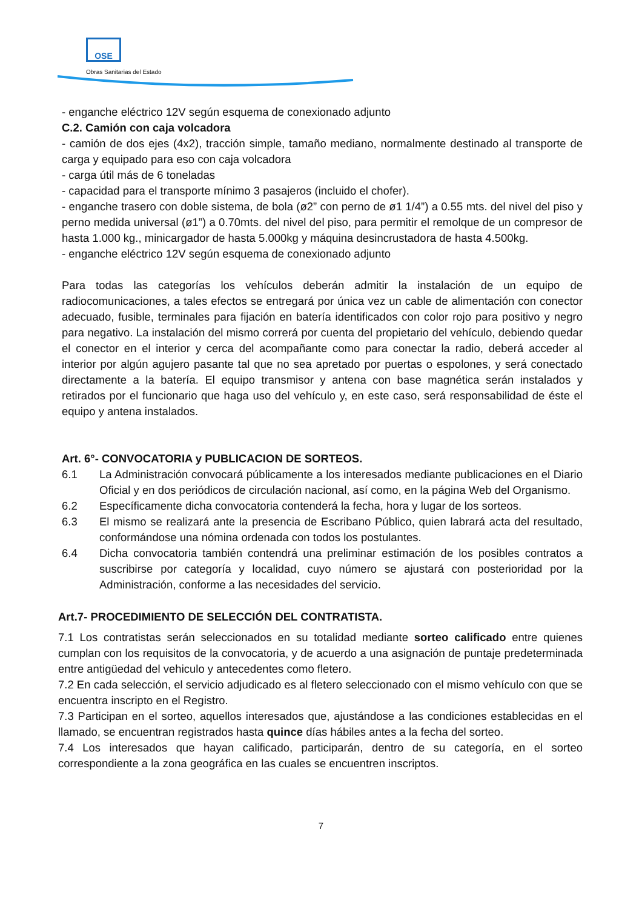OSE
Obras Sanitarias del Estado
- enganche eléctrico 12V según esquema de conexionado adjunto
C.2. Camión con caja volcadora
- camión de dos ejes (4x2), tracción simple, tamaño mediano, normalmente destinado al transporte de carga y equipado para eso con caja volcadora
- carga útil más de 6 toneladas
- capacidad para el transporte mínimo 3 pasajeros (incluido el chofer).
- enganche trasero con doble sistema, de bola (ø2” con perno de ø1 1/4”) a 0.55 mts. del nivel del piso y perno medida universal (ø1”) a 0.70mts. del nivel del piso, para permitir el remolque de un compresor de hasta 1.000 kg., minicargador de hasta 5.000kg y máquina desincrustadora de hasta 4.500kg.
- enganche eléctrico 12V según esquema de conexionado adjunto
Para todas las categorías los vehículos deberán admitir la instalación de un equipo de radiocomunicaciones, a tales efectos se entregará por única vez un cable de alimentación con conector adecuado, fusible, terminales para fijación en batería identificados con color rojo para positivo y negro para negativo. La instalación del mismo correrá por cuenta del propietario del vehículo, debiendo quedar el conector en el interior y cerca del acompañante como para conectar la radio, deberá acceder al interior por algún agujero pasante tal que no sea apretado por puertas o espolones, y será conectado directamente a la batería. El equipo transmisor y antena con base magnética serán instalados y retirados por el funcionario que haga uso del vehículo y, en este caso, será responsabilidad de éste el equipo y antena instalados.
Art. 6°- CONVOCATORIA y PUBLICACION DE SORTEOS.
6.1 La Administración convocará públicamente a los interesados mediante publicaciones en el Diario Oficial y en dos periódicos de circulación nacional, así como, en la página Web del Organismo.
6.2 Específicamente dicha convocatoria contenderá la fecha, hora y lugar de los sorteos.
6.3 El mismo se realizará ante la presencia de Escribano Público, quien labrará acta del resultado, conformándose una nómina ordenada con todos los postulantes.
6.4 Dicha convocatoria también contendrá una preliminar estimación de los posibles contratos a suscribirse por categoría y localidad, cuyo número se ajustará con posterioridad por la Administración, conforme a las necesidades del servicio.
Art.7- PROCEDIMIENTO DE SELECCIÓN DEL CONTRATISTA.
7.1 Los contratistas serán seleccionados en su totalidad mediante sorteo calificado entre quienes cumplan con los requisitos de la convocatoria, y de acuerdo a una asignación de puntaje predeterminada entre antigüedad del vehiculo y antecedentes como fletero.
7.2 En cada selección, el servicio adjudicado es al fletero seleccionado con el mismo vehículo con que se encuentra inscripto en el Registro.
7.3 Participan en el sorteo, aquellos interesados que, ajustándose a las condiciones establecidas en el llamado, se encuentran registrados hasta quince días hábiles antes a la fecha del sorteo.
7.4 Los interesados que hayan calificado, participarán, dentro de su categoría, en el sorteo correspondiente a la zona geográfica en las cuales se encuentren inscriptos.
7